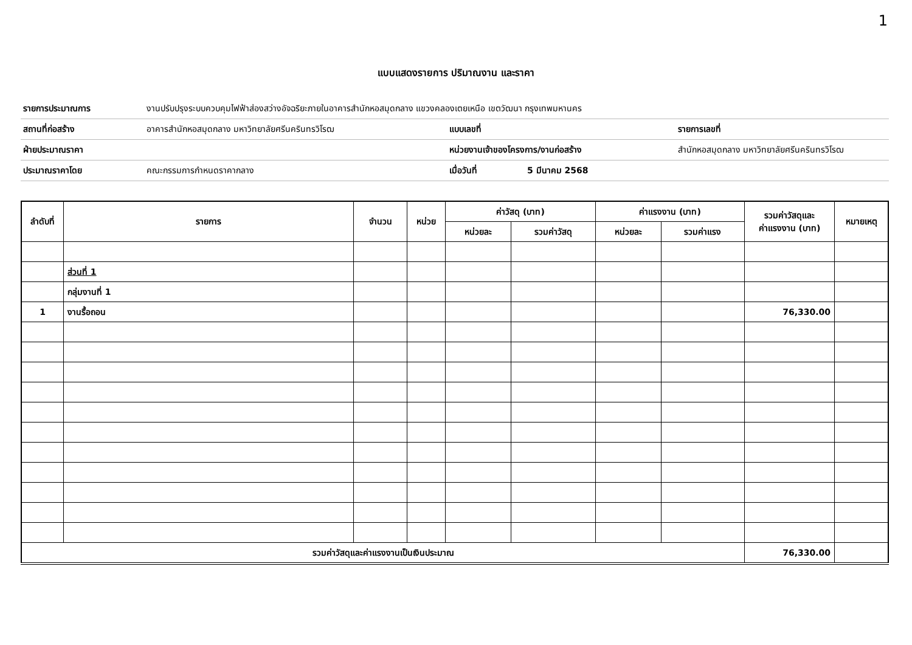1
แบบแสดงรายการ ปริมาณงาน และราคา
| รายการประมาณการ | งานปรับปรุงระบบควบคุมไฟฟ้าส่องสว่างอัจฉริยะภายในอาคารสำนักหอสมุดกลาง แขวงคลองเตยเหนือ เขตวัฒนา กรุงเทพมหานคร | | | |
| สถานที่ก่อสร้าง | อาคารสำนักหอสมุดกลาง มหาวิทยาลัยศรีนครินทรวิโรฒ | แบบเลขที่ | | รายการเลขที่ |
| ฝ่ายประมาณราคา | | หน่วยงานเจ้าของโครงการ/งานก่อสร้าง | | สำนักหอสมุดกลาง มหาวิทยาลัยศรีนครินทรวิโรฒ |
| ประมาณราคาโดย | คณะกรรมการกำหนดราคากลาง | เมื่อวันที่ | 5 มีนาคม 2568 | |
| ลำดับที่ | รายการ | จำนวน | หน่วย | ค่าวัสดุ (บาท) | | ค่าแรงงาน (บาท) | | รวมค่าวัสดุและ ค่าแรงงาน (บาท) | หมายเหตุ |
| --- | --- | --- | --- | --- | --- | --- | --- | --- | --- |
| | | | | หน่วยละ | รวมค่าวัสดุ | หน่วยละ | รวมค่าแรง | | |
| | ส่วนที่ 1 | | | | | | | | |
| | กลุ่มงานที่ 1 | | | | | | | | |
| 1 | งานรื้อถอน | | | | | | | 76,330.00 | |
| รวมค่าวัสดุและค่าแรงงานเป็นเงินประมาณ | | | | | | | | 76,330.00 | |